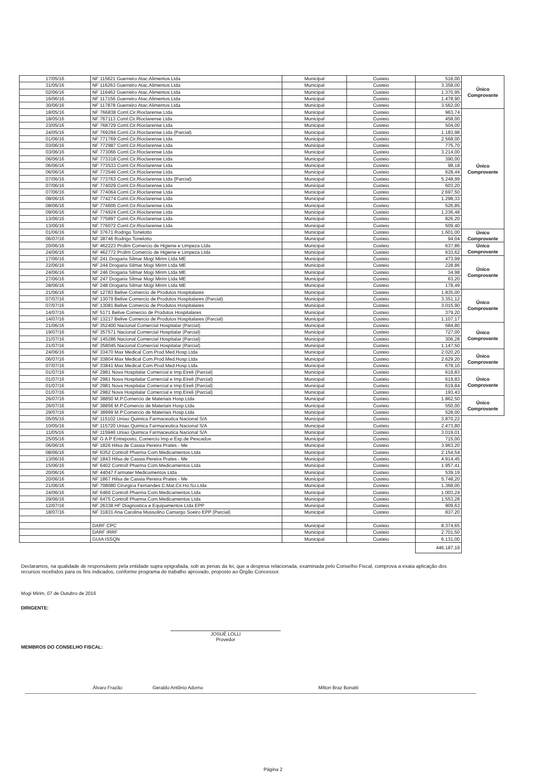| 17/05/16 | NF 115621 Guerreiro Atac.Alimentos Ltda | Municipal | Custeio | 516,00 | Único Comprovante |
| 31/05/16 | NF 116263 Guerreiro Atac.Alimentos Ltda | Municipal | Custeio | 3.358,00 | |
| 02/06/16 | NF 116462 Guerreiro Atac.Alimentos Ltda | Municipal | Custeio | 1.370,95 | |
| 16/06/16 | NF 117156 Guerreiro Atac.Alimentos Ltda | Municipal | Custeio | 1.478,90 | |
| 30/06/16 | NF 117878 Guerreiro Atac.Alimentos Ltda | Municipal | Custeio | 3.562,00 | |
| 18/05/16 | NF 766838 Coml.Cir.Rioclarense Ltda | Municipal | Custeio | 963,74 | Único Comprovante |
| 18/05/16 | NF 767113 Coml.Cir.Rioclarense Ltda | Municipal | Custeio | 458,00 | |
| 23/05/16 | NF 768729 Coml.Cir.Rioclarense Ltda | Municipal | Custeio | 504,00 | |
| 24/05/16 | NF 769294 Coml.Cir.Rioclarense Ltda (Parcial) | Municipal | Custeio | 1.183,98 | |
| 01/06/16 | NF 771769 Coml.Cir.Rioclarense Ltda | Municipal | Custeio | 2.568,00 | |
| 03/06/16 | NF 772987 Coml.Cir.Rioclarense Ltda | Municipal | Custeio | 775,70 | |
| 03/06/16 | NF 773066 Coml.Cir.Rioclarense Ltda | Municipal | Custeio | 3.214,00 | |
| 06/06/16 | NF 773318 Coml.Cir.Rioclarense Ltda | Municipal | Custeio | 390,00 | |
| 06/06/16 | NF 773533 Coml.Cir.Rioclarense Ltda | Municipal | Custeio | 98,18 | |
| 06/06/16 | NF 773546 Coml.Cir.Rioclarense Ltda | Municipal | Custeio | 628,44 | |
| 07/06/16 | NF 773763 Coml.Cir.Rioclarense Ltda (Parcial) | Municipal | Custeio | 5.248,99 | |
| 07/06/16 | NF 774029 Coml.Cir.Rioclarense Ltda | Municipal | Custeio | 603,20 | |
| 07/06/16 | NF 774064 Coml.Cir.Rioclarense Ltda | Municipal | Custeio | 2.697,50 | |
| 08/06/16 | NF 774274 Coml.Cir.Rioclarense Ltda | Municipal | Custeio | 1.298,33 | |
| 08/06/16 | NF 774606 Coml.Cir.Rioclarense Ltda | Municipal | Custeio | 526,85 | |
| 09/06/16 | NF 774924 Coml.Cir.Rioclarense Ltda | Municipal | Custeio | 1.236,48 | |
| 13/06/16 | NF 775897 Coml.Cir.Rioclarense Ltda | Municipal | Custeio | 826,20 | |
| 13/06/16 | NF 776072 Coml.Cir.Rioclarense Ltda | Municipal | Custeio | 509,40 | |
| 01/06/16 | NF 37671 Rodrigo Tonelotto | Municipal | Custeio | 1.601,00 | Único Comprovante |
| 06/07/16 | NF 38746 Rodrigo Tonelotto | Municipal | Custeio | 94,04 | |
| 20/06/16 | NF 462223 Prolim Comercio de Higiene e Limpeza Ltda | Municipal | Custeio | 637,86 | Único Comprovante |
| 24/06/16 | NF 462772 Prolim Comercio de Higiene e Limpeza Ltda | Municipal | Custeio | 633,62 | |
| 17/06/16 | NF 241 Drogaria Silmar Mogi Mirim Ltda ME | Municipal | Custeio | 473,99 | Único Comprovante |
| 22/06/16 | NF 244 Drogaria Silmar Mogi Mirim Ltda ME | Municipal | Custeio | 228,86 | |
| 24/06/16 | NF 246 Drogaria Silmar Mogi Mirim Ltda ME | Municipal | Custeio | 34,98 | |
| 27/06/16 | NF 247 Drogaria Silmar Mogi Mirim Ltda ME | Municipal | Custeio | 63,20 | |
| 28/06/16 | NF 248 Drogaria Silmar Mogi Mirim Ltda ME | Municipal | Custeio | 178,49 | |
| 21/06/16 | NF 12783 Belive Comercio de Produtos Hospitalares | Municipal | Custeio | 1.835,00 | Único Comprovante |
| 07/07/16 | NF 13079 Belive Comercio de Produtos Hospitalares (Parcial) | Municipal | Custeio | 3.351,12 | |
| 07/07/16 | NF 13081 Belive Comercio de Produtos Hospitalares | Municipal | Custeio | 3.015,90 | |
| 14/07/16 | NF 5171 Belive Comercio de Produtos Hospitalares | Municipal | Custeio | 379,20 | |
| 14/07/16 | NF 13217 Belive Comercio de Produtos Hospitalares (Parcial) | Municipal | Custeio | 1.107,17 | |
| 21/06/16 | NF 352400 Nacional Comercial Hospitalar (Parcial) | Municipal | Custeio | 684,80 | Único Comprovante |
| 19/07/16 | NF 357571 Nacional Comercial Hospitalar (Parcial) | Municipal | Custeio | 727,00 | |
| 21/07/16 | NF 145286 Nacional Comercial Hospitalar (Parcial) | Municipal | Custeio | 306,28 | |
| 21/07/16 | NF 358045 Nacional Comercial Hospitalar (Parcial) | Municipal | Custeio | 1.147,50 | |
| 24/06/16 | NF 33470 Max Medical Com.Prod.Med.Hosp.Ltda | Municipal | Custeio | 2.020,20 | Único Comprovante |
| 06/07/16 | NF 33804 Max Medical Com.Prod.Med.Hosp.Ltda | Municipal | Custeio | 2.629,20 | |
| 07/07/16 | NF 33841 Max Medical Com.Prod.Med.Hosp.Ltda | Municipal | Custeio | 678,10 | |
| 01/07/16 | NF 2981 Nova Hospitalar Comercial e Imp.Eireli (Parcial) | Municipal | Custeio | 619,83 | Único Comprovante |
| 01/07/16 | NF 2981 Nova Hospitalar Comercial e Imp.Eireli (Parcial) | Municipal | Custeio | 619,83 | |
| 01/07/16 | NF 2981 Nova Hospitalar Comercial e Imp.Eireli (Parcial) | Municipal | Custeio | 619,84 | |
| 01/07/16 | NF 2982 Nova Hospitalar Comercial e Imp.Eireli (Parcial) | Municipal | Custeio | 193,43 | |
| 26/07/16 | NF 38850 M.P.Comercio de Materiais Hosp.Ltda | Municipal | Custeio | 1.862,50 | Único Comprovante |
| 26/07/16 | NF 38856 M.P.Comercio de Materiais Hosp.Ltda | Municipal | Custeio | 550,00 | |
| 29/07/16 | NF 38999 M.P.Comercio de Materiais Hosp.Ltda | Municipal | Custeio | 528,00 | |
| 05/05/16 | NF 115102 Uniao Quimica Farmaceutica Nacional S/A | Municipal | Custeio | 3.870,22 | |
| 10/05/16 | NF 115720 Uniao Quimica Farmaceutica Nacional S/A | Municipal | Custeio | 2.473,80 | |
| 11/05/16 | NF 115946 Uniao Quimica Farmaceutica Nacional S/A | Municipal | Custeio | 3.019,01 | |
| 25/05/16 | NF G A P Entreposto, Comercio Imp.e Exp.de Pescados | Municipal | Custeio | 715,00 | |
| 06/06/16 | NF 1826 Hilsa de Cassia Pereira Prates - Me | Municipal | Custeio | 3.963,20 | |
| 08/06/16 | NF 6352 Controll Pharma Com.Medicamentos Ltda | Municipal | Custeio | 2.154,54 | |
| 13/06/16 | NF 1843 Hilsa de Cassia Pereira Prates - Me | Municipal | Custeio | 4.914,45 | |
| 15/06/16 | NF 6402 Controll Pharma Com.Medicamentos Ltda | Municipal | Custeio | 1.957,41 | |
| 20/06/16 | NF 44047 Farmater Medicamentos Ltda | Municipal | Custeio | 539,19 | |
| 20/06/16 | NF 1867 Hilsa de Cassia Pereira Prates - Me | Municipal | Custeio | 5.748,20 | |
| 21/06/16 | NF 708080 Cirurgica Fernandes C.Mat.Cir.Ho.So.Ltda | Municipal | Custeio | 1.368,00 | |
| 24/06/16 | NF 6460 Controll Pharma Com.Medicamentos Ltda | Municipal | Custeio | 1.003,24 | |
| 29/06/16 | NF 6475 Controll Pharma Com.Medicamentos Ltda | Municipal | Custeio | 1.553,28 | |
| 12/07/16 | NF 26338 HF Diagnostica e Equipamentos Ltda EPP | Municipal | Custeio | 909,63 | |
| 18/07/16 | NF 31831 Ana Carolina Mussolino Camargo Soeiro EPP (Parcial) | Municipal | Custeio | 837,20 | |
| | DARF CPC | Municipal | Custeio | 8.374,65 | |
| | DARF IRRF | Municipal | Custeio | 2.701,50 | |
| | GUIA ISSQN | Municipal | Custeio | 6.131,00 | |
| | | | | 446.187,19 | |
Declaramos, na qualidade de responsáveis pela entidade supra epigrafada, sob as penas da lei, que a despesa relacionada, examinada pelo Conselho Fiscal, comprova a exata aplicação dos recursos recebidos para os fins indicados, conforme programa de trabalho aprovado, proposto ao Órgão Concessor.
Mogi Mirim, 07 de Outubro de 2016
DIRIGENTE:
JOSUÉ LOLLI
Provedor
MEMBROS DO CONSELHO FISCAL:
Álvaro Frazão Geraldo Antônio Adorno Milton Braz Bonatti
Página 2